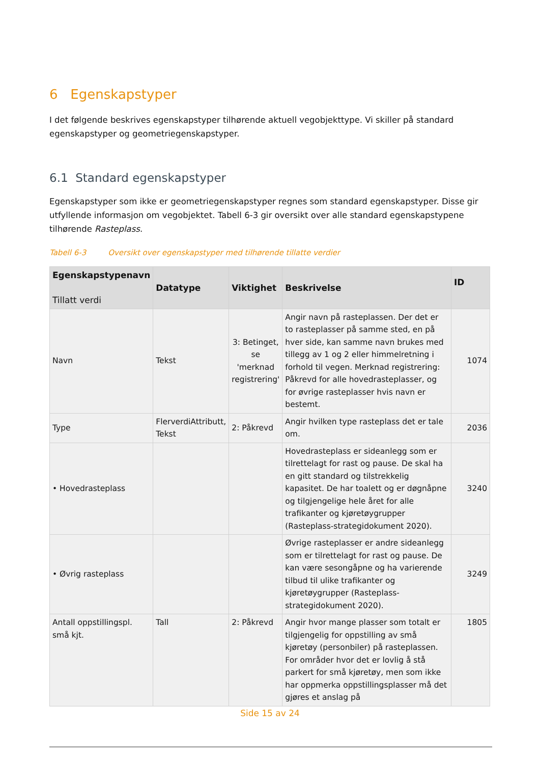6 Egenskapstyper
I det følgende beskrives egenskapstyper tilhørende aktuell vegobjekttype. Vi skiller på standard egenskapstyper og geometriegenskapstyper.
6.1 Standard egenskapstyper
Egenskapstyper som ikke er geometriegenskapstyper regnes som standard egenskapstyper. Disse gir utfyllende informasjon om vegobjektet. Tabell 6-3 gir oversikt over alle standard egenskapstypene tilhørende Rasteplass.
Tabell 6-3 Oversikt over egenskapstyper med tilhørende tillatte verdier
| Egenskapstypenavn Tillatt verdi | Datatype | Viktighet | Beskrivelse | ID |
| --- | --- | --- | --- | --- |
| Navn | Tekst | 3: Betinget, se 'merknad registrering' | Angir navn på rasteplassen. Der det er to rasteplasser på samme sted, en på hver side, kan samme navn brukes med tillegg av 1 og 2 eller himmelretning i forhold til vegen. Merknad registrering: Påkrevd for alle hovedrasteplasser, og for øvrige rasteplasser hvis navn er bestemt. | 1074 |
| Type | FlerverdiAttributt, Tekst | 2: Påkrevd | Angir hvilken type rasteplass det er tale om. | 2036 |
| • Hovedrasteplass | | | Hovedrasteplass er sideanlegg som er tilrettelagt for rast og pause. De skal ha en gitt standard og tilstrekkelig kapasitet. De har toalett og er døgnåpne og tilgjengelige hele året for alle trafikanter og kjøretøygrupper (Rasteplass-strategidokument 2020). | 3240 |
| • Øvrig rasteplass | | | Øvrige rasteplasser er andre sideanlegg som er tilrettelagt for rast og pause. De kan være sesongåpne og ha varierende tilbud til ulike trafikanter og kjøretøygrupper (Rasteplass-strategidokument 2020). | 3249 |
| Antall oppstillingspl. små kjt. | Tall | 2: Påkrevd | Angir hvor mange plasser som totalt er tilgjengelig for oppstilling av små kjøretøy (personbiler) på rasteplassen. For områder hvor det er lovlig å stå parkert for små kjøretøy, men som ikke har oppmerka oppstillingsplasser må det gjøres et anslag på | 1805 |
Side 15 av 24